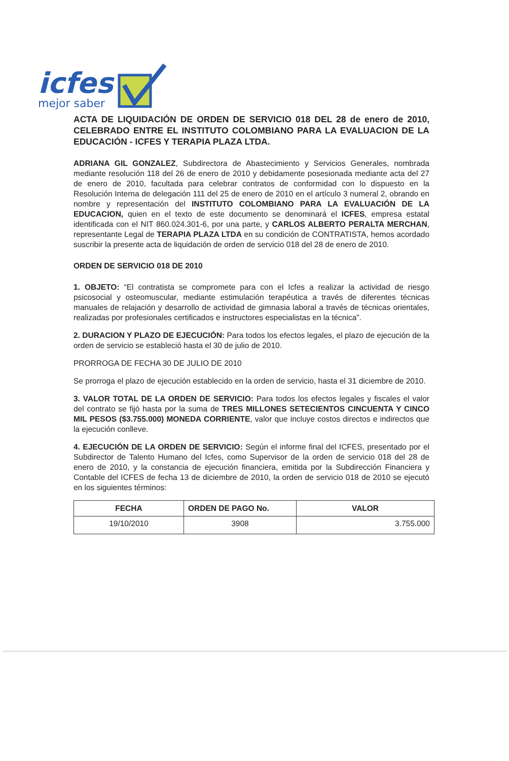icfes
mejor saber
ACTA DE LIQUIDACIÓN DE ORDEN DE SERVICIO 018 DEL 28 de enero de 2010, CELEBRADO ENTRE EL INSTITUTO COLOMBIANO PARA LA EVALUACION DE LA EDUCACIÓN - ICFES Y TERAPIA PLAZA LTDA.
ADRIANA GIL GONZALEZ, Subdirectora de Abastecimiento y Servicios Generales, nombrada mediante resolución 118 del 26 de enero de 2010 y debidamente posesionada mediante acta del 27 de enero de 2010, facultada para celebrar contratos de conformidad con lo dispuesto en la Resolución Interna de delegación 111 del 25 de enero de 2010 en el artículo 3 numeral 2, obrando en nombre y representación del INSTITUTO COLOMBIANO PARA LA EVALUACIÓN DE LA EDUCACION, quien en el texto de este documento se denominará el ICFES, empresa estatal identificada con el NIT 860.024.301-6, por una parte, y CARLOS ALBERTO PERALTA MERCHAN, representante Legal de TERAPIA PLAZA LTDA en su condición de CONTRATISTA, hemos acordado suscribir la presente acta de liquidación de orden de servicio 018 del 28 de enero de 2010.
ORDEN DE SERVICIO 018 DE 2010
1. OBJETO: “El contratista se compromete para con el Icfes a realizar la actividad de riesgo psicosocial y osteomuscular, mediante estimulación terapéutica a través de diferentes técnicas manuales de relajación y desarrollo de actividad de gimnasia laboral a través de técnicas orientales, realizadas por profesionales certificados e instructores especialistas en la técnica”.
2. DURACION Y PLAZO DE EJECUCIÓN: Para todos los efectos legales, el plazo de ejecución de la orden de servicio se estableció hasta el 30 de julio de 2010.
PRORROGA DE FECHA 30 DE JULIO DE 2010
Se prorroga el plazo de ejecución establecido en la orden de servicio, hasta el 31 diciembre de 2010.
3. VALOR TOTAL DE LA ORDEN DE SERVICIO: Para todos los efectos legales y fiscales el valor del contrato se fijó hasta por la suma de TRES MILLONES SETECIENTOS CINCUENTA Y CINCO MIL PESOS ($3.755.000) MONEDA CORRIENTE, valor que incluye costos directos e indirectos que la ejecución conlleve.
4. EJECUCIÓN DE LA ORDEN DE SERVICIO: Según el informe final del ICFES, presentado por el Subdirector de Talento Humano del Icfes, como Supervisor de la orden de servicio 018 del 28 de enero de 2010, y la constancia de ejecución financiera, emitida por la Subdirección Financiera y Contable del ICFES de fecha 13 de diciembre de 2010, la orden de servicio 018 de 2010 se ejecutó en los siguientes términos:
| FECHA | ORDEN DE PAGO No. | VALOR |
| --- | --- | --- |
| 19/10/2010 | 3908 | 3.755.000 |